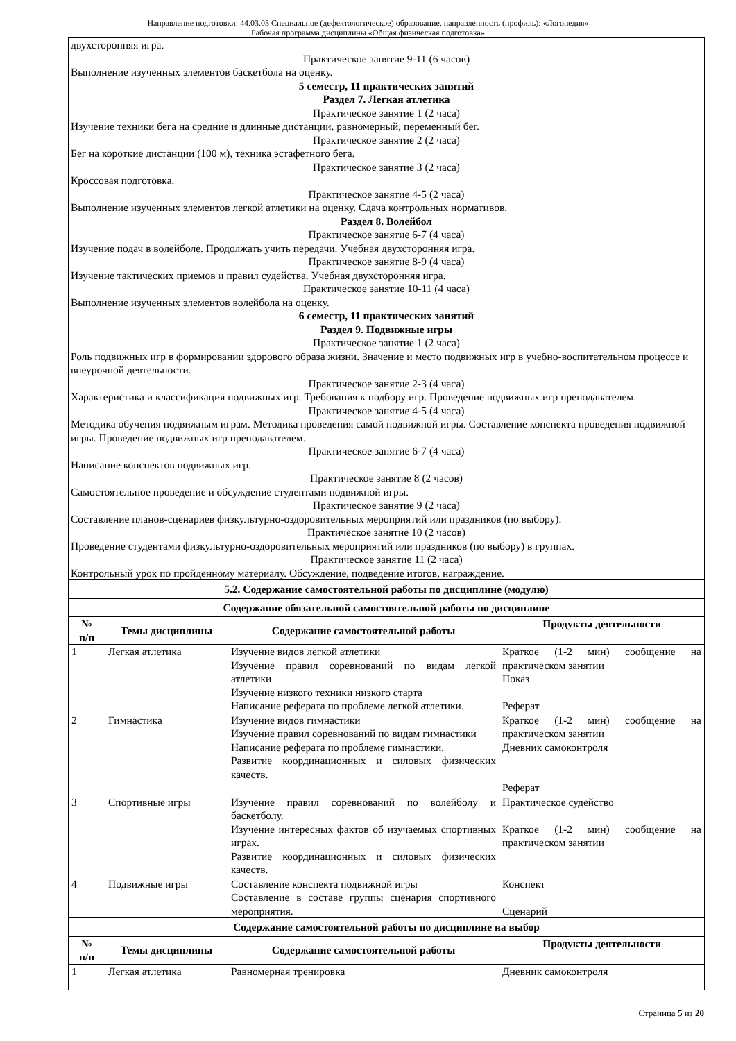Направление подготовки: 44.03.03 Специальное (дефектологическое) образование, направленность (профиль): «Логопедия»
Рабочая программа дисциплины «Общая физическая подготовка»
| двухсторонняя игра. Практическое занятие 9-11 (6 часов) Выполнение изученных элементов баскетбола на оценку. 5 семестр, 11 практических занятий Раздел 7. Легкая атлетика Практическое занятие 1 (2 часа) Изучение техники бега на средние и длинные дистанции, равномерный, переменный бег. Практическое занятие 2 (2 часа) Бег на короткие дистанции (100 м), техника эстафетного бега. Практическое занятие 3 (2 часа) Кроссовая подготовка. Практическое занятие 4-5 (2 часа) Выполнение изученных элементов легкой атлетики на оценку. Сдача контрольных нормативов. Раздел 8. Волейбол Практическое занятие 6-7 (4 часа) Изучение подач в волейболе. Продолжать учить передачи. Учебная двухсторонняя игра. Практическое занятие 8-9 (4 часа) Изучение тактических приемов и правил судейства. Учебная двухсторонняя игра. Практическое занятие 10-11 (4 часа) Выполнение изученных элементов волейбола на оценку. 6 семестр, 11 практических занятий Раздел 9. Подвижные игры Практическое занятие 1 (2 часа) Роль подвижных игр в формировании здорового образа жизни. Значение и место подвижных игр в учебно-воспитательном процессе и внеурочной деятельности. Практическое занятие 2-3 (4 часа) Характеристика и классификация подвижных игр. Требования к подбору игр. Проведение подвижных игр преподавателем. Практическое занятие 4-5 (4 часа) Методика обучения подвижным играм. Методика проведения самой подвижной игры. Составление конспекта проведения подвижной игры. Проведение подвижных игр преподавателем. Практическое занятие 6-7 (4 часа) Написание конспектов подвижных игр. Практическое занятие 8 (2 часов) Самостоятельное проведение и обсуждение студентами подвижной игры. Практическое занятие 9 (2 часа) Составление планов-сценариев физкультурно-оздоровительных мероприятий или праздников (по выбору). Практическое занятие 10 (2 часов) Проведение студентами физкультурно-оздоровительных мероприятий или праздников (по выбору) в группах. Практическое занятие 11 (2 часа) Контрольный урок по пройденному материалу. Обсуждение, подведение итогов, награждение. | | | |
| 5.2. Содержание самостоятельной работы по дисциплине (модулю) | | | |
| Содержание обязательной самостоятельной работы по дисциплине | | | |
| № п/п | Темы дисциплины | Содержание самостоятельной работы | Продукты деятельности |
| 1 | Легкая атлетика | Изучение видов легкой атлетики Изучение правил соревнований по видам легкой атлетики Изучение низкого техники низкого старта Написание реферата по проблеме легкой атлетики. | Краткое (1-2 мин) сообщение на практическом занятии Показ Реферат |
| 2 | Гимнастика | Изучение видов гимнастики Изучение правил соревнований по видам гимнастики Написание реферата по проблеме гимнастики. Развитие координационных и силовых физических качеств. | Краткое (1-2 мин) сообщение на практическом занятии Дневник самоконтроля Реферат |
| 3 | Спортивные игры | Изучение правил соревнований по волейболу и баскетболу. Изучение интересных фактов об изучаемых спортивных играх. Развитие координационных и силовых физических качеств. | Практическое судейство Краткое (1-2 мин) сообщение на практическом занятии |
| 4 | Подвижные игры | Составление конспекта подвижной игры Составление в составе группы сценария спортивного мероприятия. | Конспект Сценарий |
| Содержание самостоятельной работы по дисциплине на выбор | | | |
| № п/п | Темы дисциплины | Содержание самостоятельной работы | Продукты деятельности |
| 1 | Легкая атлетика | Равномерная тренировка | Дневник самоконтроля |
Страница 5 из 20